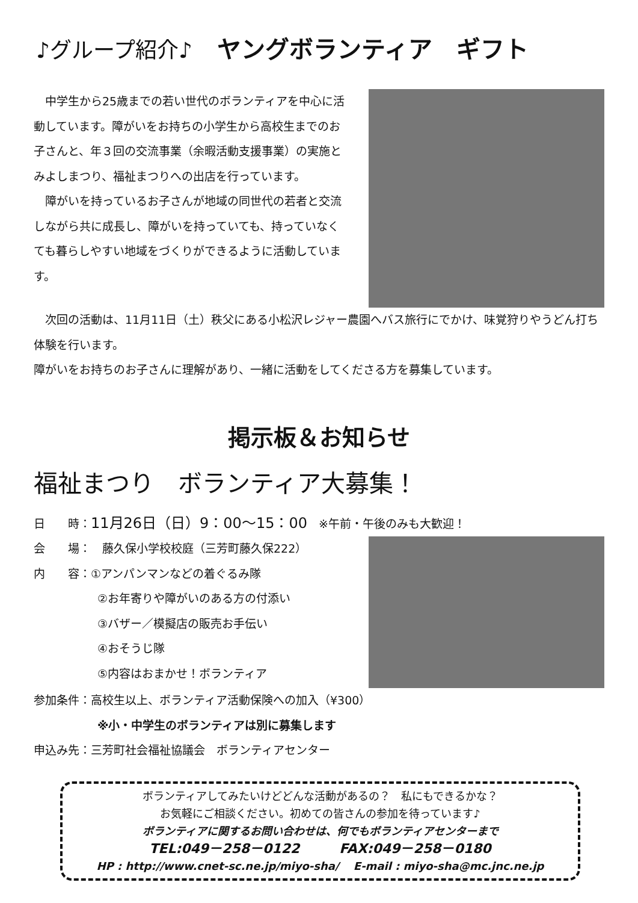♪グループ紹介♪ ヤングボランティア　ギフト
　中学生から25歳までの若い世代のボランティアを中心に活動しています。障がいをお持ちの小学生から高校生までのお子さんと、年３回の交流事業（余暇活動支援事業）の実施とみよしまつり、福祉まつりへの出店を行っています。
　障がいを持っているお子さんが地域の同世代の若者と交流しながら共に成長し、障がいを持っていても、持っていなくても暮らしやすい地域をづくりができるように活動しています。
　次回の活動は、11月11日（土）秩父にある小松沢レジャー農園へバス旅行にでかけ、味覚狩りやうどん打ち体験を行います。
障がいをお持ちのお子さんに理解があり、一緒に活動をしてくださる方を募集しています。
掲示板＆お知らせ
福祉まつり　ボランティア大募集！
日　　時：11月26日（日）9：00～15：00　※午前・午後のみも大歓迎！
会　　場：　藤久保小学校校庭（三芳町藤久保222）
内　　容：①アンパンマンなどの着ぐるみ隊
②お年寄りや障がいのある方の付添い
③バザー／模擬店の販売お手伝い
④おそうじ隊
⑤内容はおまかせ！ボランティア
参加条件：高校生以上、ボランティア活動保険への加入（¥300）
※小・中学生のボランティアは別に募集します
申込み先：三芳町社会福祉協議会　ボランティアセンター
ボランティアしてみたいけどどんな活動があるの？　私にもできるかな？
お気軽にご相談ください。初めての皆さんの参加を待っています♪
ボランティアに関するお問い合わせは、何でもボランティアセンターまで
TEL:049－258－0122　　　FAX:049－258－0180
HP : http://www.cnet-sc.ne.jp/miyo-sha/　 E-mail : miyo-sha@mc.jnc.ne.jp